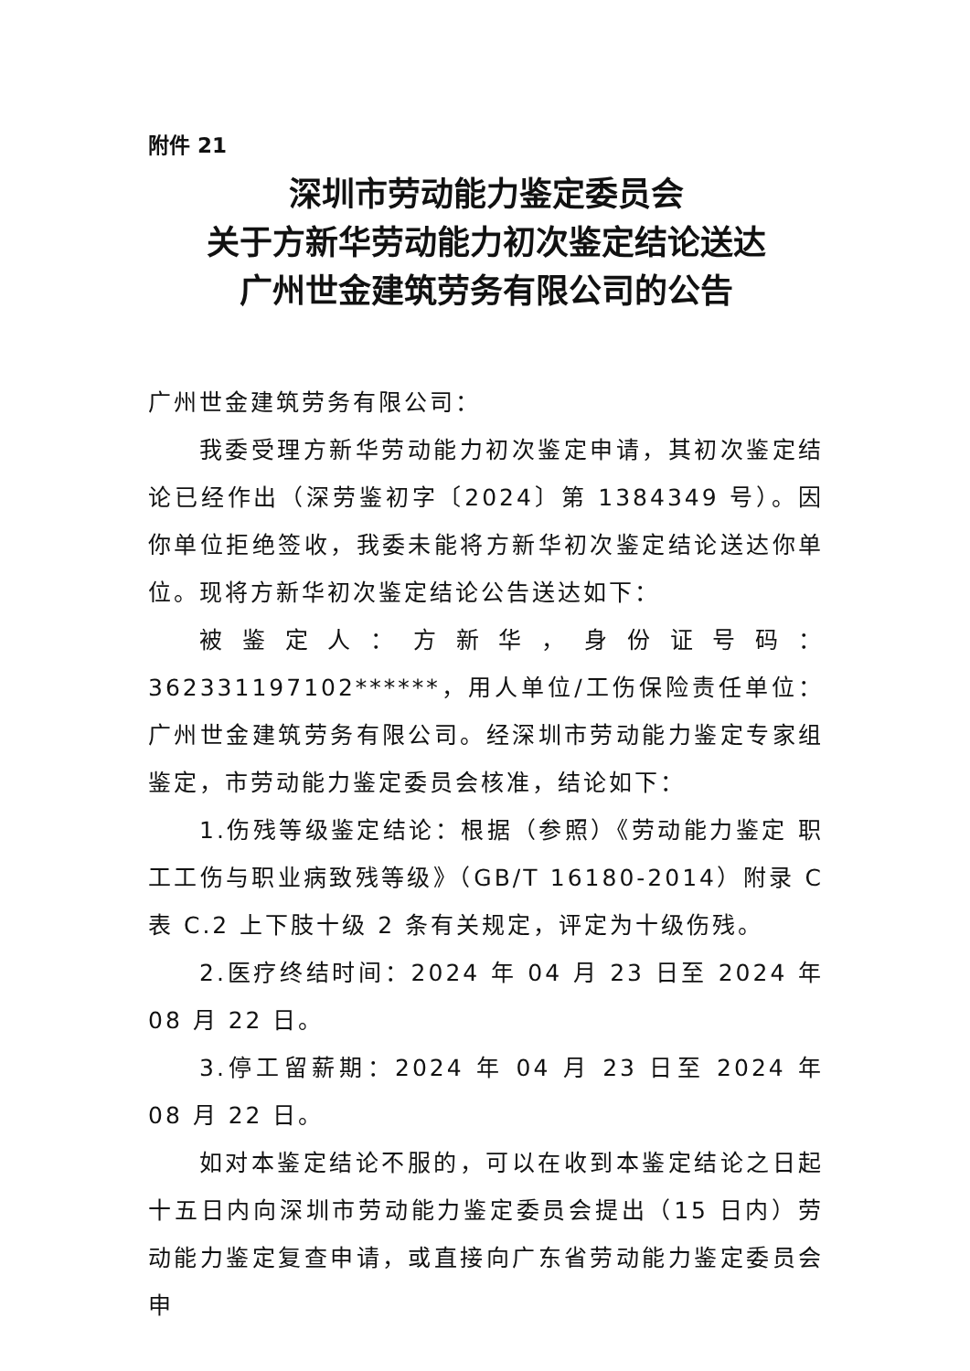附件 21
深圳市劳动能力鉴定委员会
关于方新华劳动能力初次鉴定结论送达
广州世金建筑劳务有限公司的公告
广州世金建筑劳务有限公司：
我委受理方新华劳动能力初次鉴定申请，其初次鉴定结论已经作出（深劳鉴初字〔2024〕第 1384349 号）。因你单位拒绝签收，我委未能将方新华初次鉴定结论送达你单位。现将方新华初次鉴定结论公告送达如下：
被鉴定人：方新华，身份证号码：362331197102******，用人单位/工伤保险责任单位：广州世金建筑劳务有限公司。经深圳市劳动能力鉴定专家组鉴定，市劳动能力鉴定委员会核准，结论如下：
1.伤残等级鉴定结论：根据（参照）《劳动能力鉴定 职工工伤与职业病致残等级》（GB/T 16180-2014）附录 C 表 C.2 上下肢十级 2 条有关规定，评定为十级伤残。
2.医疗终结时间：2024 年 04 月 23 日至 2024 年 08 月 22 日。
3.停工留薪期：2024 年 04 月 23 日至 2024 年 08 月 22 日。
如对本鉴定结论不服的，可以在收到本鉴定结论之日起十五日内向深圳市劳动能力鉴定委员会提出（15 日内）劳动能力鉴定复查申请，或直接向广东省劳动能力鉴定委员会申